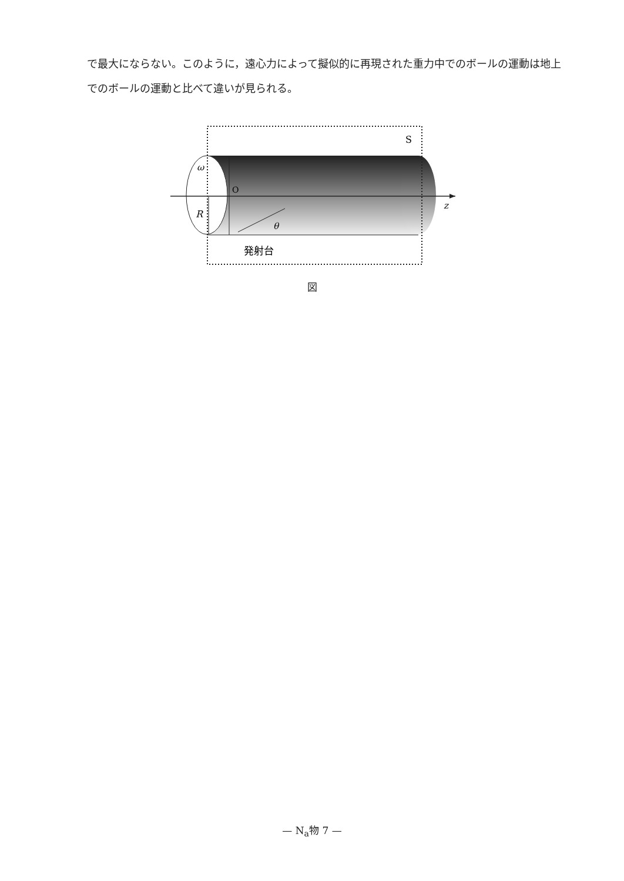で最大にならない。このように，遠心力によって擬似的に再現された重力中でのボールの運動は地上でのボールの運動と比べて違いが見られる。
S
ω
O
R
θ
z
発射台
図
— N<sub>a</sub>物 7 —